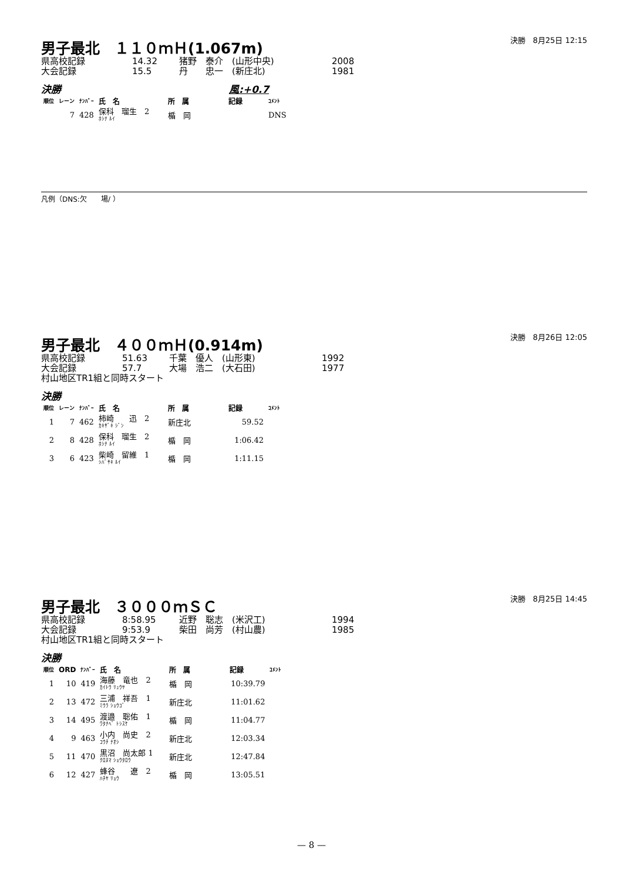男子最北　１１０ｍＨ(1.067m)
決勝　8月25日 12:15
県高校記録 14.32 猪野　泰介　(山形中央) 2008
大会記録 15.5 丹　　忠一　(新庄北) 1981
決勝 風:+0.7
| 順位 | レーン | ﾅﾝﾊﾞｰ | 氏 名 | 所 属 | 記録 | ｺﾒﾝﾄ |
| --- | --- | --- | --- | --- | --- | --- |
| | 7 | 428 | 保科 瑠生 2 ﾎｼﾅ ﾙｲ | 楯 岡 | | DNS |
凡例（DNS:欠　　場/ ）
男子最北　４００ｍＨ(0.914m)
決勝　8月26日 12:05
県高校記録 51.63 千葉　優人　(山形東) 1992
大会記録 57.7 大場　浩二　(大石田) 1977
村山地区TR1組と同時スタート
決勝
| 順位 | レーン | ﾅﾝﾊﾞｰ | 氏 名 | 所 属 | 記録 | ｺﾒﾝﾄ |
| --- | --- | --- | --- | --- | --- | --- |
| 1 | 7 | 462 | 柿崎 迅 2 ｶｷｻﾞｷ ｼﾞﾝ | 新庄北 | 59.52 | |
| 2 | 8 | 428 | 保科 瑠生 2 ﾎｼﾅ ﾙｲ | 楯 岡 | 1:06.42 | |
| 3 | 6 | 423 | 柴崎 留維 1 ｼﾊﾞｻｷ ﾙｲ | 楯 岡 | 1:11.15 | |
男子最北　３０００ｍＳＣ
決勝　8月25日 14:45
県高校記録 8:58.95 近野　聡志　(米沢工) 1994
大会記録 9:53.9 柴田　尚芳　(村山農) 1985
村山地区TR1組と同時スタート
決勝
| 順位 | ORD | ﾅﾝﾊﾞｰ | 氏 名 | 所 属 | 記録 | ｺﾒﾝﾄ |
| --- | --- | --- | --- | --- | --- | --- |
| 1 | 10 | 419 | 海藤 竜也 2 ｶｲﾄｳ ﾘｭｳﾔ | 楯 岡 | 10:39.79 | |
| 2 | 13 | 472 | 三浦 祥吾 1 ﾐｳﾗ ｼｮｳｺﾞ | 新庄北 | 11:01.62 | |
| 3 | 14 | 495 | 渡邉 聡佑 1 ﾜﾀﾅﾍﾞ ﾄｼｽｹ | 楯 岡 | 11:04.77 | |
| 4 | 9 | 463 | 小内 尚史 2 ｺｳﾁ ﾅｵｼ | 新庄北 | 12:03.34 | |
| 5 | 11 | 470 | 黒沼 尚太郎 1 ｸﾛﾇﾏ ｼｮｳﾀﾛｳ | 新庄北 | 12:47.84 | |
| 6 | 12 | 427 | 蜂谷 遼 2 ﾊﾁﾔ ﾘｮｳ | 楯 岡 | 13:05.51 | |
— 8 —